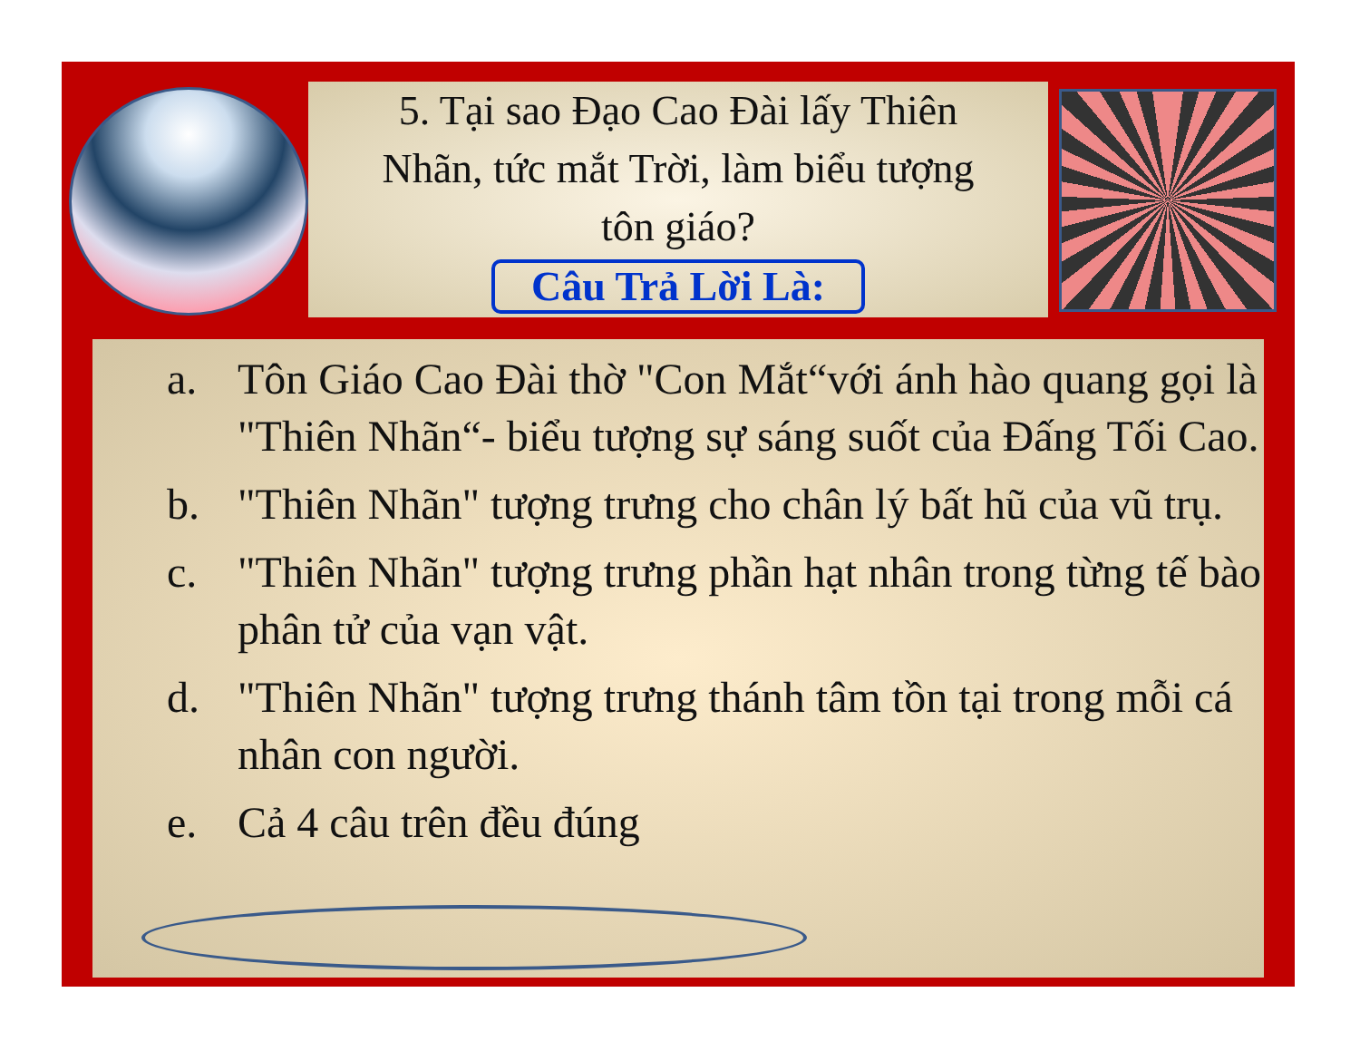5. Tại sao Đạo Cao Đài lấy Thiên
Nhãn, tức mắt Trời, làm biểu tượng
tôn giáo?
Câu Trả Lời Là:
a. Tôn Giáo Cao Đài thờ "Con Mắt“với ánh hào quang gọi là "Thiên Nhãn“- biểu tượng sự sáng suốt của Đấng Tối Cao.
b. "Thiên Nhãn" tượng trưng cho chân lý bất hũ của vũ trụ.
c. "Thiên Nhãn" tượng trưng phần hạt nhân trong từng tế bào phân tử của vạn vật.
d. "Thiên Nhãn" tượng trưng thánh tâm tồn tại trong mỗi cá nhân con người.
e. Cả 4 câu trên đều đúng